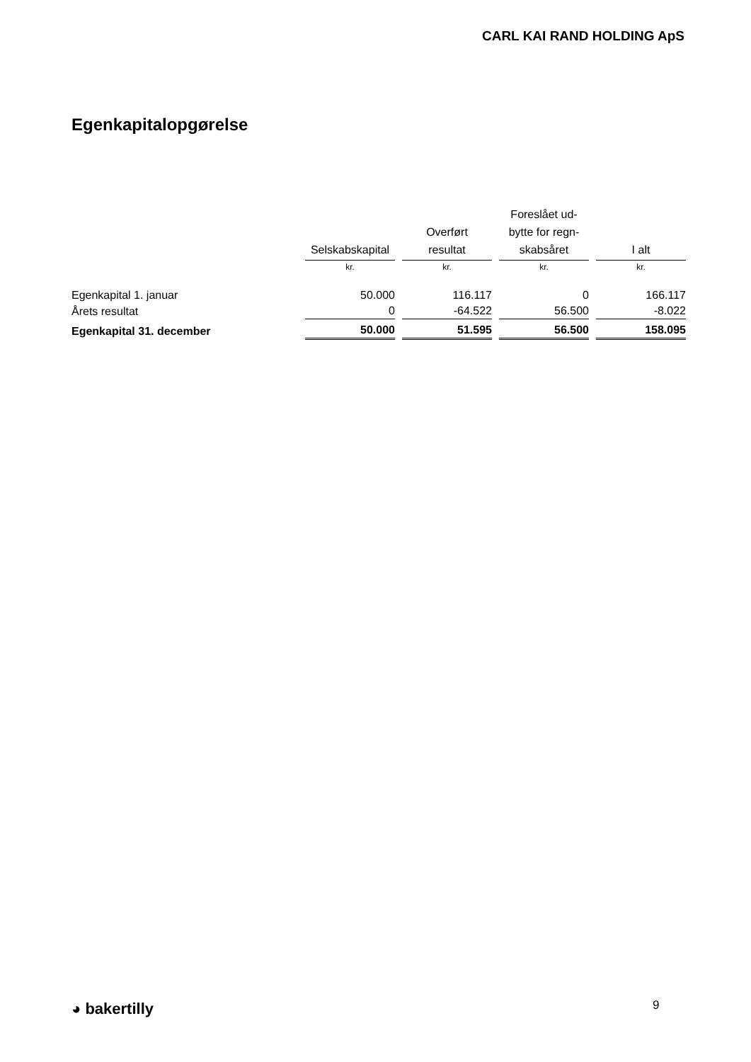CARL KAI RAND HOLDING ApS
Egenkapitalopgørelse
| | Selskabskapital | Overført resultat | Foreslået ud- bytte for regn- skabsåret | I alt |
| --- | --- | --- | --- | --- |
| | kr. | kr. | kr. | kr. |
| Egenkapital 1. januar | 50.000 | 116.117 | 0 | 166.117 |
| Årets resultat | 0 | -64.522 | 56.500 | -8.022 |
| Egenkapital 31. december | 50.000 | 51.595 | 56.500 | 158.095 |
◕ bakertilly 9